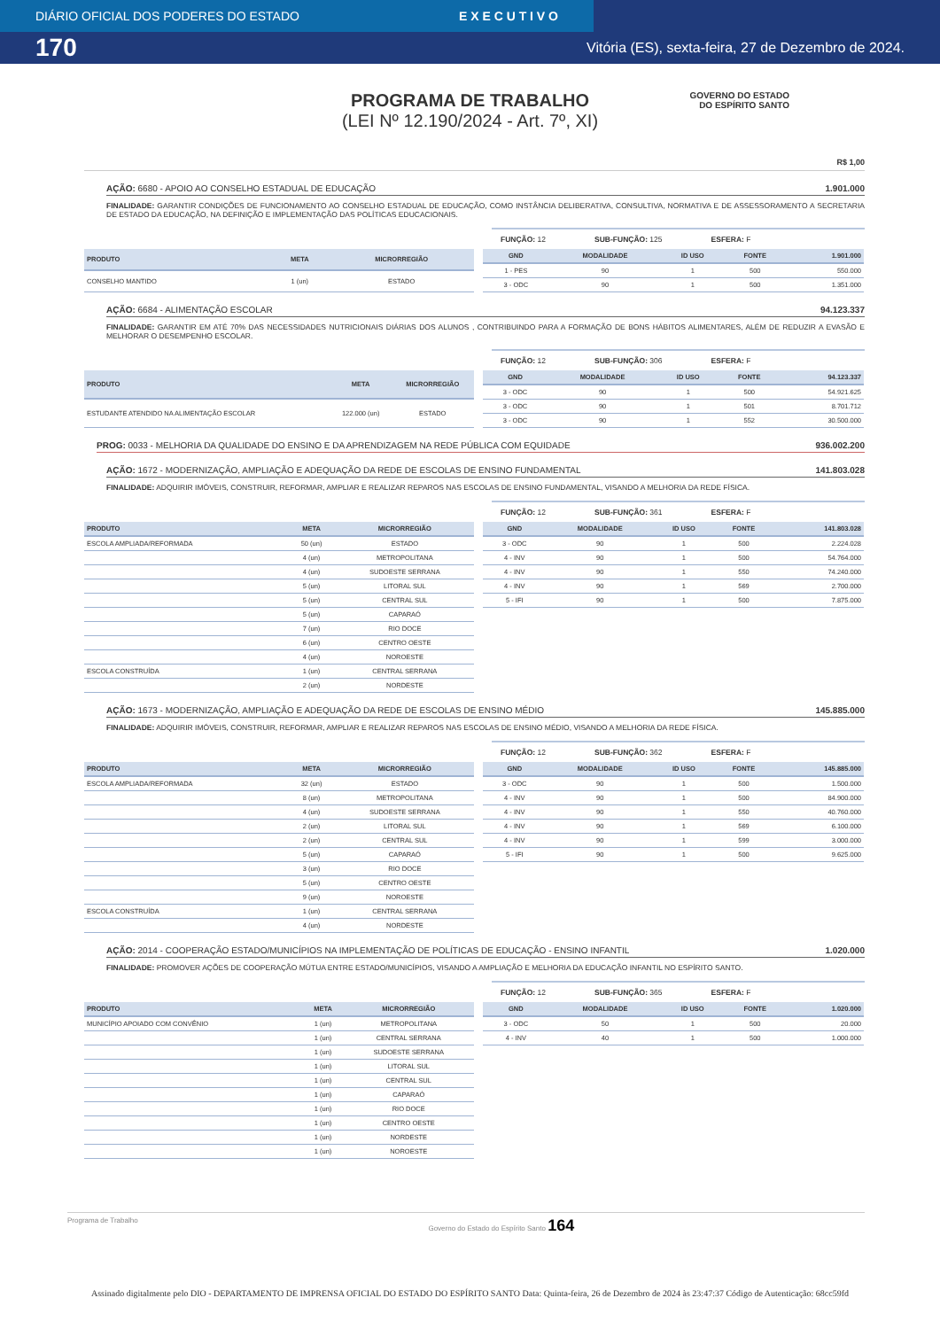DIÁRIO OFICIAL DOS PODERES DO ESTADO E X E C U T I V O
170 Vitória (ES), sexta-feira, 27 de Dezembro de 2024.
PROGRAMA DE TRABALHO
(LEI Nº 12.190/2024 - Art. 7º, XI)
GOVERNO DO ESTADO
DO ESPÍRITO SANTO
R$ 1,00
AÇÃO: 6680 - APOIO AO CONSELHO ESTADUAL DE EDUCAÇÃO 1.901.000
FINALIDADE: GARANTIR CONDIÇÕES DE FUNCIONAMENTO AO CONSELHO ESTADUAL DE EDUCAÇÃO, COMO INSTÂNCIA DELIBERATIVA, CONSULTIVA, NORMATIVA E DE ASSESSORAMENTO A SECRETARIA DE ESTADO DA EDUCAÇÃO, NA DEFINIÇÃO E IMPLEMENTAÇÃO DAS POLÍTICAS EDUCACIONAIS.
FUNÇÃO: 12 SUB-FUNÇÃO: 125 ESFERA: F
| PRODUTO | META | MICRORREGIÃO |
| --- | --- | --- |
| CONSELHO MANTIDO | 1 (un) | ESTADO |
| GND | MODALIDADE | ID USO | FONTE | 1.901.000 |
| --- | --- | --- | --- | --- |
| 1 - PES | 90 | 1 | 500 | 550.000 |
| 3 - ODC | 90 | 1 | 500 | 1.351.000 |
AÇÃO: 6684 - ALIMENTAÇÃO ESCOLAR 94.123.337
FINALIDADE: GARANTIR EM ATÉ 70% DAS NECESSIDADES NUTRICIONAIS DIÁRIAS DOS ALUNOS , CONTRIBUINDO PARA A FORMAÇÃO DE BONS HÁBITOS ALIMENTARES, ALÉM DE REDUZIR A EVASÃO E MELHORAR O DESEMPENHO ESCOLAR.
FUNÇÃO: 12 SUB-FUNÇÃO: 306 ESFERA: F
| PRODUTO | META | MICRORREGIÃO |
| --- | --- | --- |
| ESTUDANTE ATENDIDO NA ALIMENTAÇÃO ESCOLAR | 122.000 (un) | ESTADO |
| GND | MODALIDADE | ID USO | FONTE | 94.123.337 |
| --- | --- | --- | --- | --- |
| 3 - ODC | 90 | 1 | 500 | 54.921.625 |
| 3 - ODC | 90 | 1 | 501 | 8.701.712 |
| 3 - ODC | 90 | 1 | 552 | 30.500.000 |
PROG: 0033 - MELHORIA DA QUALIDADE DO ENSINO E DA APRENDIZAGEM NA REDE PÚBLICA COM EQUIDADE 936.002.200
AÇÃO: 1672 - MODERNIZAÇÃO, AMPLIAÇÃO E ADEQUAÇÃO DA REDE DE ESCOLAS DE ENSINO FUNDAMENTAL 141.803.028
FINALIDADE: ADQUIRIR IMÓVEIS, CONSTRUIR, REFORMAR, AMPLIAR E REALIZAR REPAROS NAS ESCOLAS DE ENSINO FUNDAMENTAL, VISANDO A MELHORIA DA REDE FÍSICA.
FUNÇÃO: 12 SUB-FUNÇÃO: 361 ESFERA: F
| PRODUTO | META | MICRORREGIÃO |
| --- | --- | --- |
| ESCOLA AMPLIADA/REFORMADA | 50 (un) | ESTADO |
| | 4 (un) | METROPOLITANA |
| | 4 (un) | SUDOESTE SERRANA |
| | 5 (un) | LITORAL SUL |
| | 5 (un) | CENTRAL SUL |
| | 5 (un) | CAPARAÓ |
| | 7 (un) | RIO DOCE |
| | 6 (un) | CENTRO OESTE |
| | 4 (un) | NOROESTE |
| ESCOLA CONSTRUÍDA | 1 (un) | CENTRAL SERRANA |
| | 2 (un) | NORDESTE |
| GND | MODALIDADE | ID USO | FONTE | 141.803.028 |
| --- | --- | --- | --- | --- |
| 3 - ODC | 90 | 1 | 500 | 2.224.028 |
| 4 - INV | 90 | 1 | 500 | 54.764.000 |
| 4 - INV | 90 | 1 | 550 | 74.240.000 |
| 4 - INV | 90 | 1 | 569 | 2.700.000 |
| 5 - IFI | 90 | 1 | 500 | 7.875.000 |
AÇÃO: 1673 - MODERNIZAÇÃO, AMPLIAÇÃO E ADEQUAÇÃO DA REDE DE ESCOLAS DE ENSINO MÉDIO 145.885.000
FINALIDADE: ADQUIRIR IMÓVEIS, CONSTRUIR, REFORMAR, AMPLIAR E REALIZAR REPAROS NAS ESCOLAS DE ENSINO MÉDIO, VISANDO A MELHORIA DA REDE FÍSICA.
FUNÇÃO: 12 SUB-FUNÇÃO: 362 ESFERA: F
| PRODUTO | META | MICRORREGIÃO |
| --- | --- | --- |
| ESCOLA AMPLIADA/REFORMADA | 32 (un) | ESTADO |
| | 8 (un) | METROPOLITANA |
| | 4 (un) | SUDOESTE SERRANA |
| | 2 (un) | LITORAL SUL |
| | 2 (un) | CENTRAL SUL |
| | 5 (un) | CAPARAÓ |
| | 3 (un) | RIO DOCE |
| | 5 (un) | CENTRO OESTE |
| | 9 (un) | NOROESTE |
| ESCOLA CONSTRUÍDA | 1 (un) | CENTRAL SERRANA |
| | 4 (un) | NORDESTE |
| GND | MODALIDADE | ID USO | FONTE | 145.885.000 |
| --- | --- | --- | --- | --- |
| 3 - ODC | 90 | 1 | 500 | 1.500.000 |
| 4 - INV | 90 | 1 | 500 | 84.900.000 |
| 4 - INV | 90 | 1 | 550 | 40.760.000 |
| 4 - INV | 90 | 1 | 569 | 6.100.000 |
| 4 - INV | 90 | 1 | 599 | 3.000.000 |
| 5 - IFI | 90 | 1 | 500 | 9.625.000 |
AÇÃO: 2014 - COOPERAÇÃO ESTADO/MUNICÍPIOS NA IMPLEMENTAÇÃO DE POLÍTICAS DE EDUCAÇÃO - ENSINO INFANTIL 1.020.000
FINALIDADE: PROMOVER AÇÕES DE COOPERAÇÃO MÚTUA ENTRE ESTADO/MUNICÍPIOS, VISANDO A AMPLIAÇÃO E MELHORIA DA EDUCAÇÃO INFANTIL NO ESPÍRITO SANTO.
FUNÇÃO: 12 SUB-FUNÇÃO: 365 ESFERA: F
| PRODUTO | META | MICRORREGIÃO |
| --- | --- | --- |
| MUNICÍPIO APOIADO COM CONVÊNIO | 1 (un) | METROPOLITANA |
| | 1 (un) | CENTRAL SERRANA |
| | 1 (un) | SUDOESTE SERRANA |
| | 1 (un) | LITORAL SUL |
| | 1 (un) | CENTRAL SUL |
| | 1 (un) | CAPARAÓ |
| | 1 (un) | RIO DOCE |
| | 1 (un) | CENTRO OESTE |
| | 1 (un) | NORDESTE |
| | 1 (un) | NOROESTE |
| GND | MODALIDADE | ID USO | FONTE | 1.020.000 |
| --- | --- | --- | --- | --- |
| 3 - ODC | 50 | 1 | 500 | 20.000 |
| 4 - INV | 40 | 1 | 500 | 1.000.000 |
Programa de Trabalho Governo do Estado do Espírito Santo 164
Assinado digitalmente pelo DIO - DEPARTAMENTO DE IMPRENSA OFICIAL DO ESTADO DO ESPÍRITO SANTO Data: Quinta-feira, 26 de Dezembro de 2024 às 23:47:37 Código de Autenticação: 68cc59fd